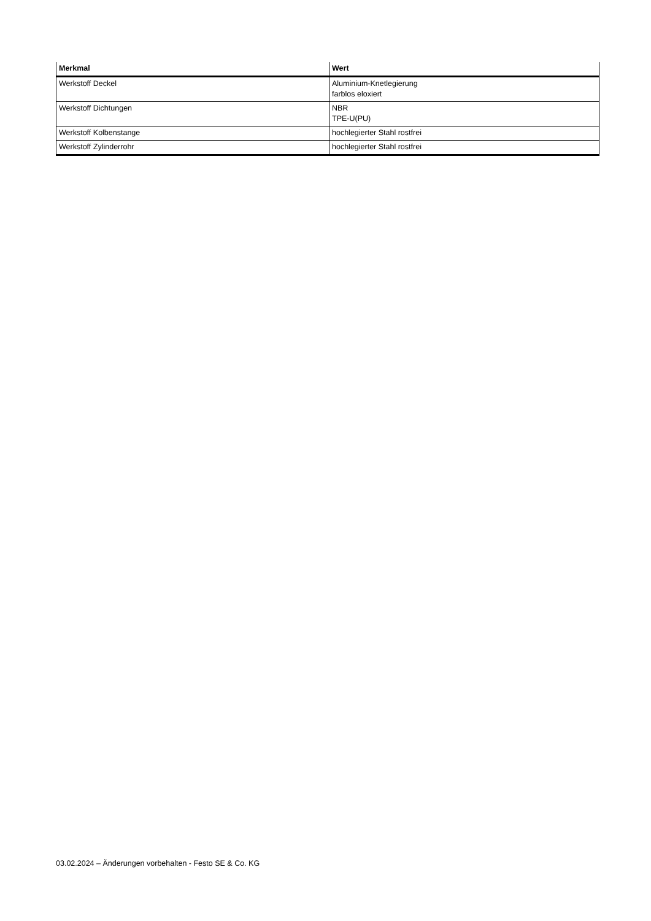| Merkmal | Wert |
| --- | --- |
| Werkstoff Deckel | Aluminium-Knetlegierung farblos eloxiert |
| Werkstoff Dichtungen | NBR TPE-U(PU) |
| Werkstoff Kolbenstange | hochlegierter Stahl rostfrei |
| Werkstoff Zylinderrohr | hochlegierter Stahl rostfrei |
03.02.2024 – Änderungen vorbehalten - Festo SE & Co. KG